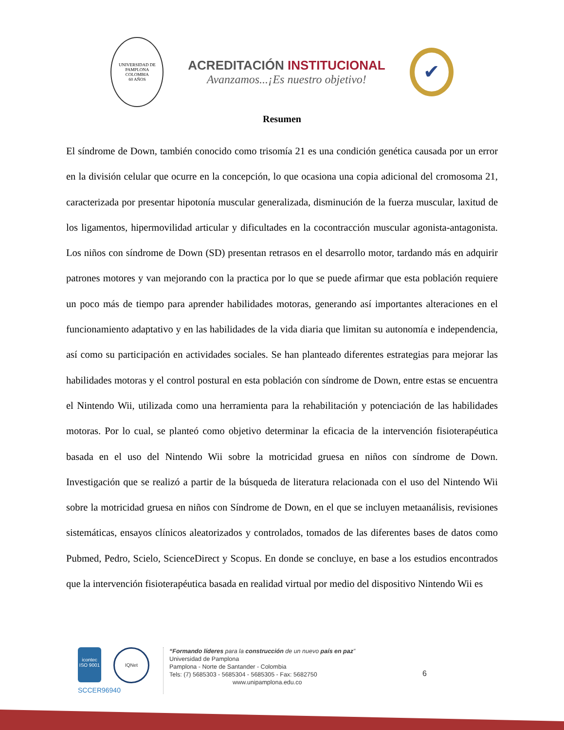UNIVERSIDAD DE PAMPLONA
COLOMBIA
60 AÑOS
ACREDITACIÓN INSTITUCIONAL
Avanzamos...¡Es nuestro objetivo!
✔
Resumen
El síndrome de Down, también conocido como trisomía 21 es una condición genética causada por un error en la división celular que ocurre en la concepción, lo que ocasiona una copia adicional del cromosoma 21, caracterizada por presentar hipotonía muscular generalizada, disminución de la fuerza muscular, laxitud de los ligamentos, hipermovilidad articular y dificultades en la cocontracción muscular agonista-antagonista. Los niños con síndrome de Down (SD) presentan retrasos en el desarrollo motor, tardando más en adquirir patrones motores y van mejorando con la practica por lo que se puede afirmar que esta población requiere un poco más de tiempo para aprender habilidades motoras, generando así importantes alteraciones en el funcionamiento adaptativo y en las habilidades de la vida diaria que limitan su autonomía e independencia, así como su participación en actividades sociales. Se han planteado diferentes estrategias para mejorar las habilidades motoras y el control postural en esta población con síndrome de Down, entre estas se encuentra el Nintendo Wii, utilizada como una herramienta para la rehabilitación y potenciación de las habilidades motoras. Por lo cual, se planteó como objetivo determinar la eficacia de la intervención fisioterapéutica basada en el uso del Nintendo Wii sobre la motricidad gruesa en niños con síndrome de Down. Investigación que se realizó a partir de la búsqueda de literatura relacionada con el uso del Nintendo Wii sobre la motricidad gruesa en niños con Síndrome de Down, en el que se incluyen metaanálisis, revisiones sistemáticas, ensayos clínicos aleatorizados y controlados, tomados de las diferentes bases de datos como Pubmed, Pedro, Scielo, ScienceDirect y Scopus. En donde se concluye, en base a los estudios encontrados que la intervención fisioterapéutica basada en realidad virtual por medio del dispositivo Nintendo Wii es
icontec
ISO 9001 IQNet
SCCER96940
“Formando líderes para la construcción de un nuevo país en paz”
Universidad de Pamplona
Pamplona - Norte de Santander - Colombia
Tels: (7) 5685303 - 5685304 - 5685305 - Fax: 5682750
www.unipamplona.edu.co
6